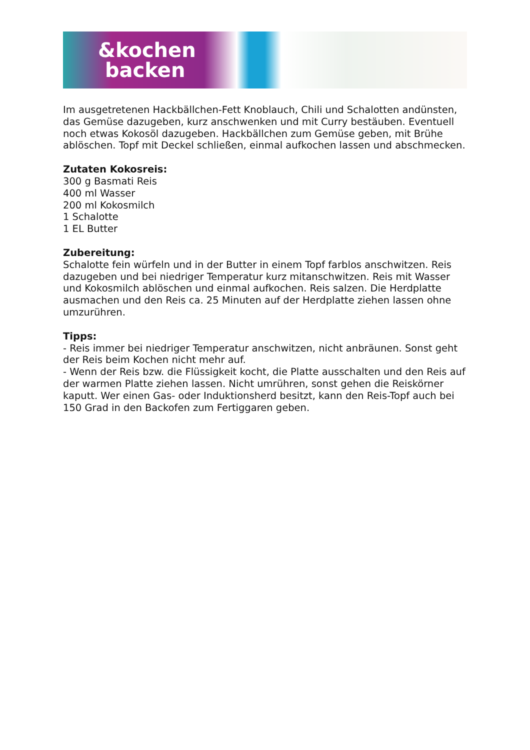&kochen
backen
Im ausgetretenen Hackbällchen-Fett Knoblauch, Chili und Schalotten andünsten, das Gemüse dazugeben, kurz anschwenken und mit Curry bestäuben. Eventuell noch etwas Kokosöl dazugeben. Hackbällchen zum Gemüse geben, mit Brühe ablöschen. Topf mit Deckel schließen, einmal aufkochen lassen und abschmecken.
Zutaten Kokosreis:
300 g Basmati Reis
400 ml Wasser
200 ml Kokosmilch
1 Schalotte
1 EL Butter
Zubereitung:
Schalotte fein würfeln und in der Butter in einem Topf farblos anschwitzen. Reis dazugeben und bei niedriger Temperatur kurz mitanschwitzen. Reis mit Wasser und Kokosmilch ablöschen und einmal aufkochen. Reis salzen. Die Herdplatte ausmachen und den Reis ca. 25 Minuten auf der Herdplatte ziehen lassen ohne umzurühren.
Tipps:
- Reis immer bei niedriger Temperatur anschwitzen, nicht anbräunen. Sonst geht der Reis beim Kochen nicht mehr auf.
- Wenn der Reis bzw. die Flüssigkeit kocht, die Platte ausschalten und den Reis auf der warmen Platte ziehen lassen. Nicht umrühren, sonst gehen die Reiskörner kaputt. Wer einen Gas- oder Induktionsherd besitzt, kann den Reis-Topf auch bei 150 Grad in den Backofen zum Fertiggaren geben.